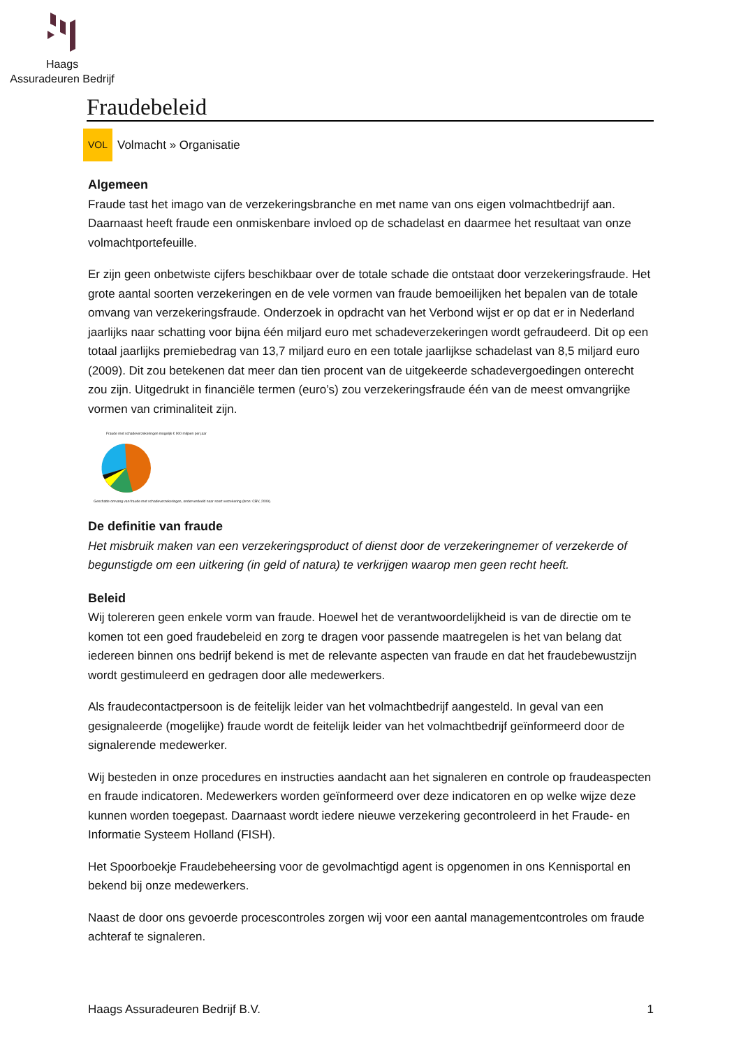Haags
Assuradeuren Bedrijf
Fraudebeleid
VOL Volmacht » Organisatie
Algemeen
Fraude tast het imago van de verzekeringsbranche en met name van ons eigen volmachtbedrijf aan. Daarnaast heeft fraude een onmiskenbare invloed op de schadelast en daarmee het resultaat van onze volmachtportefeuille.
Er zijn geen onbetwiste cijfers beschikbaar over de totale schade die ontstaat door verzekeringsfraude. Het grote aantal soorten verzekeringen en de vele vormen van fraude bemoeilijken het bepalen van de totale omvang van verzekeringsfraude. Onderzoek in opdracht van het Verbond wijst er op dat er in Nederland jaarlijks naar schatting voor bijna één miljard euro met schadeverzekeringen wordt gefraudeerd. Dit op een totaal jaarlijks premiebedrag van 13,7 miljard euro en een totale jaarlijkse schadelast van 8,5 miljard euro (2009). Dit zou betekenen dat meer dan tien procent van de uitgekeerde schadevergoedingen onterecht zou zijn. Uitgedrukt in financiële termen (euro’s) zou verzekeringsfraude één van de meest omvangrijke vormen van criminaliteit zijn.
Fraude met schadeverzekeringen mogelijk € 900 miljoen per jaar
Geschatte omvang van fraude met schadeverzekeringen, onderverdeeld naar soort verzekering (bron: CBV, 2009).
De definitie van fraude
Het misbruik maken van een verzekeringsproduct of dienst door de verzekeringnemer of verzekerde of begunstigde om een uitkering (in geld of natura) te verkrijgen waarop men geen recht heeft.
Beleid
Wij tolereren geen enkele vorm van fraude. Hoewel het de verantwoordelijkheid is van de directie om te komen tot een goed fraudebeleid en zorg te dragen voor passende maatregelen is het van belang dat iedereen binnen ons bedrijf bekend is met de relevante aspecten van fraude en dat het fraudebewustzijn wordt gestimuleerd en gedragen door alle medewerkers.
Als fraudecontactpersoon is de feitelijk leider van het volmachtbedrijf aangesteld. In geval van een gesignaleerde (mogelijke) fraude wordt de feitelijk leider van het volmachtbedrijf geïnformeerd door de signalerende medewerker.
Wij besteden in onze procedures en instructies aandacht aan het signaleren en controle op fraudeaspecten en fraude indicatoren. Medewerkers worden geïnformeerd over deze indicatoren en op welke wijze deze kunnen worden toegepast. Daarnaast wordt iedere nieuwe verzekering gecontroleerd in het Fraude- en Informatie Systeem Holland (FISH).
Het Spoorboekje Fraudebeheersing voor de gevolmachtigd agent is opgenomen in ons Kennisportal en bekend bij onze medewerkers.
Naast de door ons gevoerde procescontroles zorgen wij voor een aantal managementcontroles om fraude achteraf te signaleren.
Haags Assuradeuren Bedrijf B.V. 1